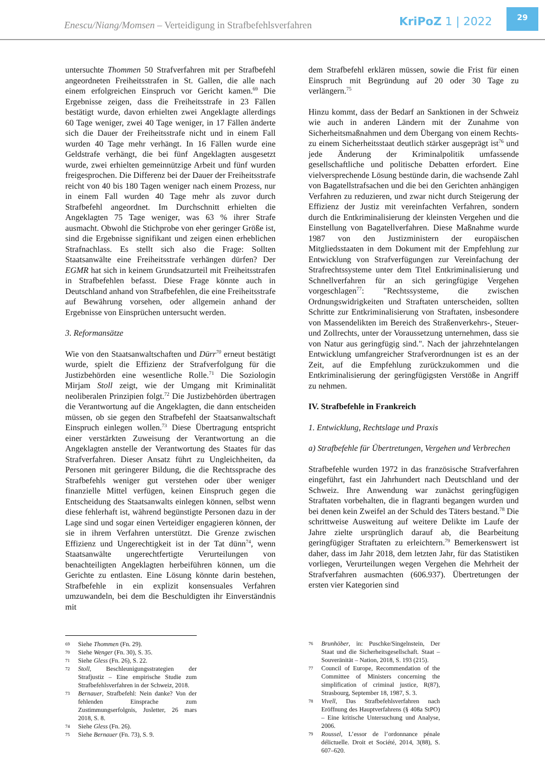Enescu/Niang/Momsen – Verteidigung in Strafbefehlsverfahren
KriPoZ 1 | 2022
29
untersuchte Thommen 50 Strafverfahren mit per Strafbefehl angeordneten Freiheitsstrafen in St. Gallen, die alle nach einem erfolgreichen Einspruch vor Gericht kamen.<sup>69</sup> Die Ergebnisse zeigen, dass die Freiheitsstrafe in 23 Fällen bestätigt wurde, davon erhielten zwei Angeklagte allerdings 60 Tage weniger, zwei 40 Tage weniger, in 17 Fällen änderte sich die Dauer der Freiheitsstrafe nicht und in einem Fall wurden 40 Tage mehr verhängt. In 16 Fällen wurde eine Geldstrafe verhängt, die bei fünf Angeklagten ausgesetzt wurde, zwei erhielten gemeinnützige Arbeit und fünf wurden freigesprochen. Die Differenz bei der Dauer der Freiheitsstrafe reicht von 40 bis 180 Tagen weniger nach einem Prozess, nur in einem Fall wurden 40 Tage mehr als zuvor durch Strafbefehl angeordnet. Im Durchschnitt erhielten die Angeklagten 75 Tage weniger, was 63 % ihrer Strafe ausmacht. Obwohl die Stichprobe von eher geringer Größe ist, sind die Ergebnisse signifikant und zeigen einen erheblichen Strafnachlass. Es stellt sich also die Frage: Sollten Staatsanwälte eine Freiheitsstrafe verhängen dürfen? Der EGMR hat sich in keinem Grundsatzurteil mit Freiheitsstrafen in Strafbefehlen befasst. Diese Frage könnte auch in Deutschland anhand von Strafbefehlen, die eine Freiheitsstrafe auf Bewährung vorsehen, oder allgemein anhand der Ergebnisse von Einsprüchen untersucht werden.
3. Reformansätze
Wie von den Staatsanwaltschaften und Dürr<sup>70</sup> erneut bestätigt wurde, spielt die Effizienz der Strafverfolgung für die Justizbehörden eine wesentliche Rolle.<sup>71</sup> Die Soziologin Mirjam Stoll zeigt, wie der Umgang mit Kriminalität neoliberalen Prinzipien folgt.<sup>72</sup> Die Justizbehörden übertragen die Verantwortung auf die Angeklagten, die dann entscheiden müssen, ob sie gegen den Strafbefehl der Staatsanwaltschaft Einspruch einlegen wollen.<sup>73</sup> Diese Übertragung entspricht einer verstärkten Zuweisung der Verantwortung an die Angeklagten anstelle der Verantwortung des Staates für das Strafverfahren. Dieser Ansatz führt zu Ungleichheiten, da Personen mit geringerer Bildung, die die Rechtssprache des Strafbefehls weniger gut verstehen oder über weniger finanzielle Mittel verfügen, keinen Einspruch gegen die Entscheidung des Staatsanwalts einlegen können, selbst wenn diese fehlerhaft ist, während begünstigte Personen dazu in der Lage sind und sogar einen Verteidiger engagieren können, der sie in ihrem Verfahren unterstützt. Die Grenze zwischen Effizienz und Ungerechtigkeit ist in der Tat dünn<sup>74</sup>, wenn Staatsanwälte ungerechtfertigte Verurteilungen von benachteiligten Angeklagten herbeiführen können, um die Gerichte zu entlasten. Eine Lösung könnte darin bestehen, Strafbefehle in ein explizit konsensuales Verfahren umzuwandeln, bei dem die Beschuldigten ihr Einverständnis mit
69 Siehe Thommen (Fn. 29).
70 Siehe Wenger (Fn. 30), S. 35.
71 Siehe Gless (Fn. 26), S. 22.
72 Stoll, Beschleunigungsstrategien der Strafjustiz – Eine empirische Studie zum Strafbefehlsverfahren in der Schweiz, 2018.
73 Bernauer, Strafbefehl: Nein danke? Von der fehlenden Einsprache zum Zustimmungserfolgnis, Jusletter, 26 mars 2018, S. 8.
74 Siehe Gless (Fn. 26).
75 Siehe Bernauer (Fn. 73), S. 9.
dem Strafbefehl erklären müssen, sowie die Frist für einen Einspruch mit Begründung auf 20 oder 30 Tage zu verlängern.<sup>75</sup>
Hinzu kommt, dass der Bedarf an Sanktionen in der Schweiz wie auch in anderen Ländern mit der Zunahme von Sicherheitsmaßnahmen und dem Übergang von einem Rechts- zu einem Sicherheitsstaat deutlich stärker ausgeprägt ist<sup>76</sup> und jede Änderung der Kriminalpolitik umfassende gesellschaftliche und politische Debatten erfordert. Eine vielversprechende Lösung bestünde darin, die wachsende Zahl von Bagatellstrafsachen und die bei den Gerichten anhängigen Verfahren zu reduzieren, und zwar nicht durch Steigerung der Effizienz der Justiz mit vereinfachten Verfahren, sondern durch die Entkriminalisierung der kleinsten Vergehen und die Einstellung von Bagatellverfahren. Diese Maßnahme wurde 1987 von den Justizministern der europäischen Mitgliedsstaaten in dem Dokument mit der Empfehlung zur Entwicklung von Strafverfügungen zur Vereinfachung der Strafrechtssysteme unter dem Titel Entkriminalisierung und Schnellverfahren für an sich geringfügige Vergehen vorgeschlagen<sup>77</sup>: "Rechtssysteme, die zwischen Ordnungswidrigkeiten und Straftaten unterscheiden, sollten Schritte zur Entkriminalisierung von Straftaten, insbesondere von Massendelikten im Bereich des Straßenverkehrs-, Steuer- und Zollrechts, unter der Voraussetzung unternehmen, dass sie von Natur aus geringfügig sind.". Nach der jahrzehntelangen Entwicklung umfangreicher Strafverordnungen ist es an der Zeit, auf die Empfehlung zurückzukommen und die Entkriminalisierung der geringfügigsten Verstöße in Angriff zu nehmen.
IV. Strafbefehle in Frankreich
1. Entwicklung, Rechtslage und Praxis
a) Strafbefehle für Übertretungen, Vergehen und Verbrechen
Strafbefehle wurden 1972 in das französische Strafverfahren eingeführt, fast ein Jahrhundert nach Deutschland und der Schweiz. Ihre Anwendung war zunächst geringfügigen Straftaten vorbehalten, die in flagranti begangen wurden und bei denen kein Zweifel an der Schuld des Täters bestand.<sup>78</sup> Die schrittweise Ausweitung auf weitere Delikte im Laufe der Jahre zielte ursprünglich darauf ab, die Bearbeitung geringfügiger Straftaten zu erleichtern.<sup>79</sup> Bemerkenswert ist daher, dass im Jahr 2018, dem letzten Jahr, für das Statistiken vorliegen, Verurteilungen wegen Vergehen die Mehrheit der Strafverfahren ausmachten (606.937). Übertretungen der ersten vier Kategorien sind
76 Brunhöber, in: Puschke/Singelnstein, Der Staat und die Sicherheitsgesellschaft. Staat – Souveränität – Nation, 2018, S. 193 (215).
77 Council of Europe, Recommendation of the Committee of Ministers concerning the simplification of criminal justice, R(87), Strasbourg, September 18, 1987, S. 3.
78 Vivell, Das Strafbefehlsverfahren nach Eröffnung des Hauptverfahrens (§ 408a StPO) – Eine kritische Untersuchung und Analyse, 2006.
79 Roussel, L’essor de l’ordonnance pénale délictuelle. Droit et Société, 2014, 3(88), S. 607–620.